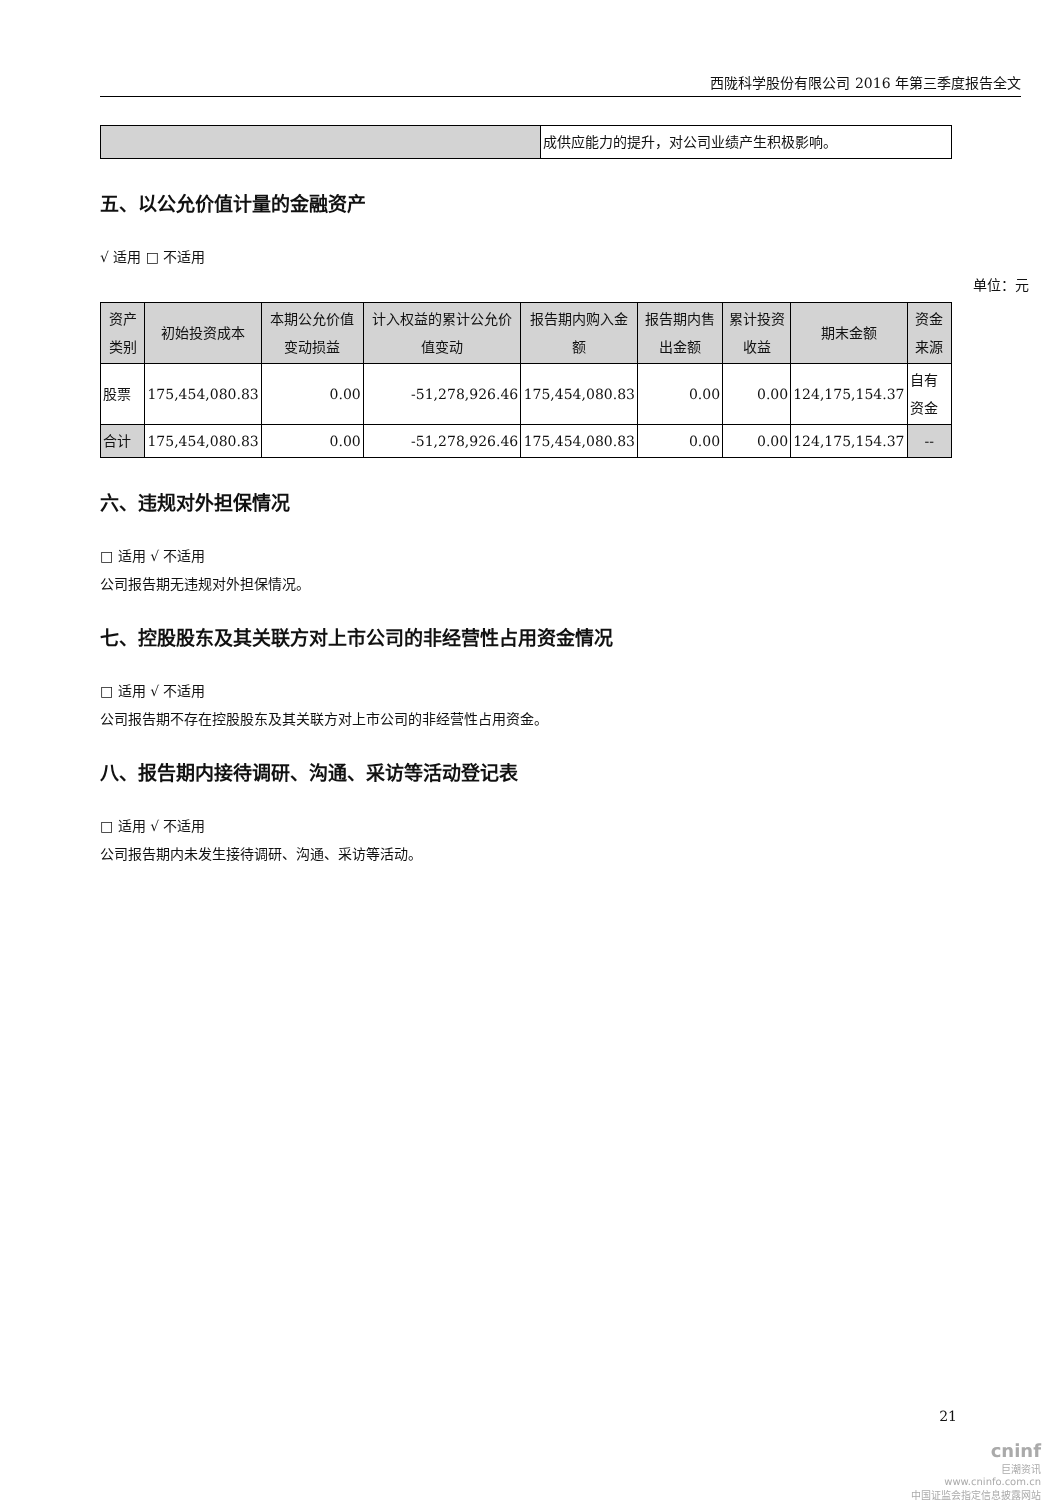西陇科学股份有限公司 2016 年第三季度报告全文
| | 成供应能力的提升，对公司业绩产生积极影响。 |
五、以公允价值计量的金融资产
√ 适用 □ 不适用
单位：元
| 资产类别 | 初始投资成本 | 本期公允价值变动损益 | 计入权益的累计公允价值变动 | 报告期内购入金额 | 报告期内售出金额 | 累计投资收益 | 期末金额 | 资金来源 |
| --- | --- | --- | --- | --- | --- | --- | --- | --- |
| 股票 | 175,454,080.83 | 0.00 | -51,278,926.46 | 175,454,080.83 | 0.00 | 0.00 | 124,175,154.37 | 自有资金 |
| 合计 | 175,454,080.83 | 0.00 | -51,278,926.46 | 175,454,080.83 | 0.00 | 0.00 | 124,175,154.37 | -- |
六、违规对外担保情况
□ 适用 √ 不适用
公司报告期无违规对外担保情况。
七、控股股东及其关联方对上市公司的非经营性占用资金情况
□ 适用 √ 不适用
公司报告期不存在控股股东及其关联方对上市公司的非经营性占用资金。
八、报告期内接待调研、沟通、采访等活动登记表
□ 适用 √ 不适用
公司报告期内未发生接待调研、沟通、采访等活动。
21
cninf
巨潮资讯
www.cninfo.com.cn
中国证监会指定信息披露网站